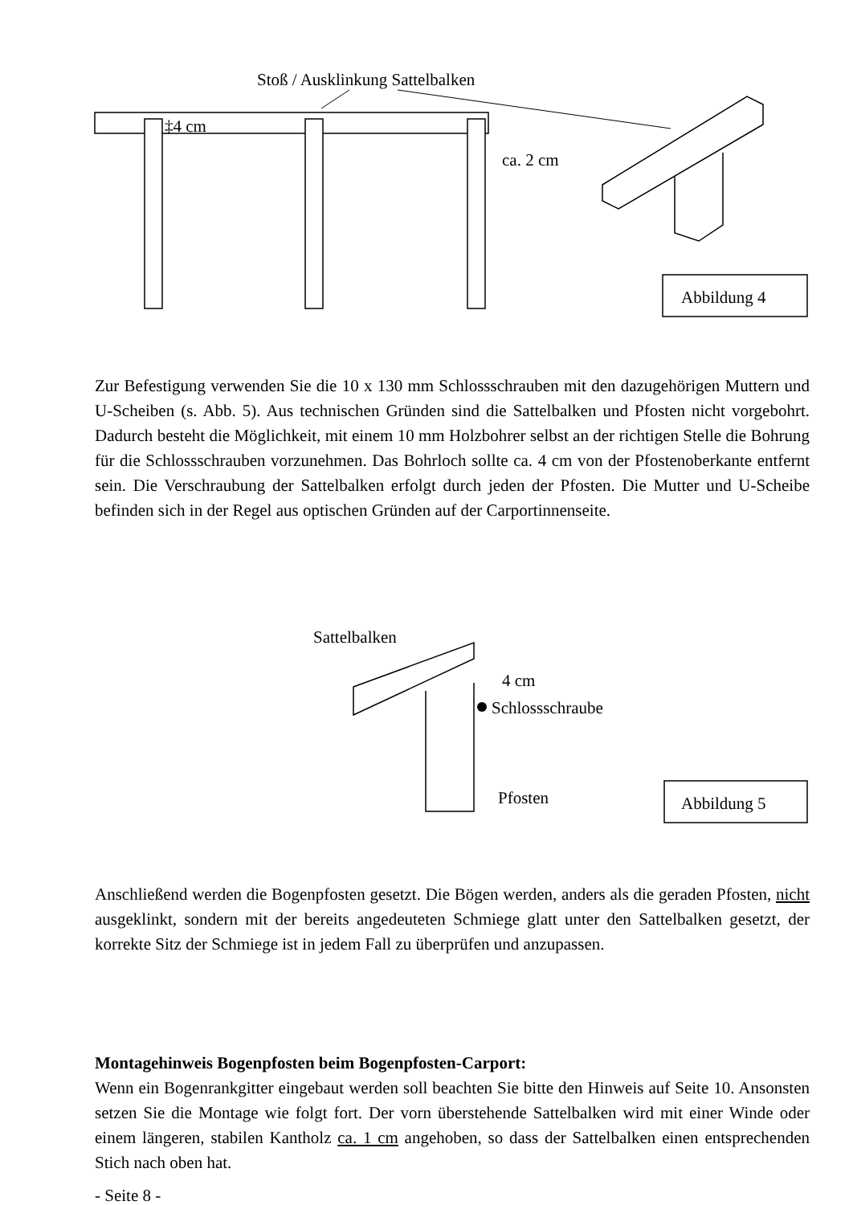Stoß / Ausklinkung Sattelbalken
‡4 cm
ca. 2 cm
Abbildung 4
Zur Befestigung verwenden Sie die 10 x 130 mm Schlossschrauben mit den dazugehörigen Muttern und U-Scheiben (s. Abb. 5). Aus technischen Gründen sind die Sattelbalken und Pfosten nicht vorgebohrt. Dadurch besteht die Möglichkeit, mit einem 10 mm Holzbohrer selbst an der richtigen Stelle die Bohrung für die Schlossschrauben vorzunehmen. Das Bohrloch sollte ca. 4 cm von der Pfostenoberkante entfernt sein. Die Verschraubung der Sattelbalken erfolgt durch jeden der Pfosten. Die Mutter und U-Scheibe befinden sich in der Regel aus optischen Gründen auf der Carportinnenseite.
Sattelbalken
4 cm
Schlossschraube
Pfosten
Abbildung 5
Anschließend werden die Bogenpfosten gesetzt. Die Bögen werden, anders als die geraden Pfosten, nicht ausgeklinkt, sondern mit der bereits angedeuteten Schmiege glatt unter den Sattelbalken gesetzt, der korrekte Sitz der Schmiege ist in jedem Fall zu überprüfen und anzupassen.
Montagehinweis Bogenpfosten beim Bogenpfosten-Carport:
Wenn ein Bogenrankgitter eingebaut werden soll beachten Sie bitte den Hinweis auf Seite 10. Ansonsten setzen Sie die Montage wie folgt fort. Der vorn überstehende Sattelbalken wird mit einer Winde oder einem längeren, stabilen Kantholz ca. 1 cm angehoben, so dass der Sattelbalken einen entsprechenden Stich nach oben hat.
- Seite 8 -